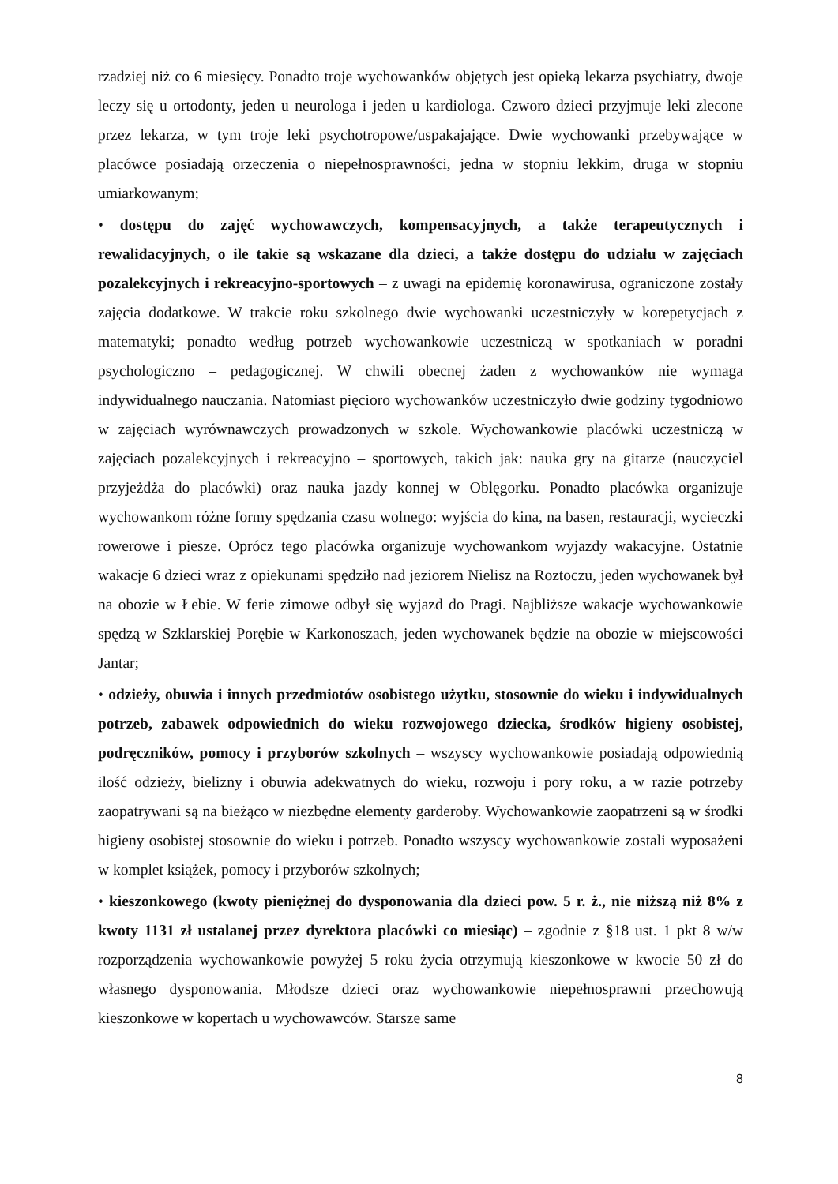rzadziej niż co 6 miesięcy. Ponadto troje wychowanków objętych jest opieką lekarza psychiatry, dwoje leczy się u ortodonty, jeden u neurologa i jeden u kardiologa. Czworo dzieci przyjmuje leki zlecone przez lekarza, w tym troje leki psychotropowe/uspakajające. Dwie wychowanki przebywające w placówce posiadają orzeczenia o niepełnosprawności, jedna w stopniu lekkim, druga w stopniu umiarkowanym;
• dostępu do zajęć wychowawczych, kompensacyjnych, a także terapeutycznych i rewalidacyjnych, o ile takie są wskazane dla dzieci, a także dostępu do udziału w zajęciach pozalekcyjnych i rekreacyjno-sportowych – z uwagi na epidemię koronawirusa, ograniczone zostały zajęcia dodatkowe. W trakcie roku szkolnego dwie wychowanki uczestniczyły w korepetycjach z matematyki; ponadto według potrzeb wychowankowie uczestniczą w spotkaniach w poradni psychologiczno – pedagogicznej. W chwili obecnej żaden z wychowanków nie wymaga indywidualnego nauczania. Natomiast pięcioro wychowanków uczestniczyło dwie godziny tygodniowo w zajęciach wyrównawczych prowadzonych w szkole. Wychowankowie placówki uczestniczą w zajęciach pozalekcyjnych i rekreacyjno – sportowych, takich jak: nauka gry na gitarze (nauczyciel przyjeżdża do placówki) oraz nauka jazdy konnej w Oblęgorku. Ponadto placówka organizuje wychowankom różne formy spędzania czasu wolnego: wyjścia do kina, na basen, restauracji, wycieczki rowerowe i piesze. Oprócz tego placówka organizuje wychowankom wyjazdy wakacyjne. Ostatnie wakacje 6 dzieci wraz z opiekunami spędziło nad jeziorem Nielisz na Roztoczu, jeden wychowanek był na obozie w Łebie. W ferie zimowe odbył się wyjazd do Pragi. Najbliższe wakacje wychowankowie spędzą w Szklarskiej Porębie w Karkonoszach, jeden wychowanek będzie na obozie w miejscowości Jantar;
• odzieży, obuwia i innych przedmiotów osobistego użytku, stosownie do wieku i indywidualnych potrzeb, zabawek odpowiednich do wieku rozwojowego dziecka, środków higieny osobistej, podręczników, pomocy i przyborów szkolnych – wszyscy wychowankowie posiadają odpowiednią ilość odzieży, bielizny i obuwia adekwatnych do wieku, rozwoju i pory roku, a w razie potrzeby zaopatrywani są na bieżąco w niezbędne elementy garderoby. Wychowankowie zaopatrzeni są w środki higieny osobistej stosownie do wieku i potrzeb. Ponadto wszyscy wychowankowie zostali wyposażeni w komplet książek, pomocy i przyborów szkolnych;
• kieszonkowego (kwoty pieniężnej do dysponowania dla dzieci pow. 5 r. ż., nie niższą niż 8% z kwoty 1131 zł ustalanej przez dyrektora placówki co miesiąc) – zgodnie z §18 ust. 1 pkt 8 w/w rozporządzenia wychowankowie powyżej 5 roku życia otrzymują kieszonkowe w kwocie 50 zł do własnego dysponowania. Młodsze dzieci oraz wychowankowie niepełnosprawni przechowują kieszonkowe w kopertach u wychowawców. Starsze same
8